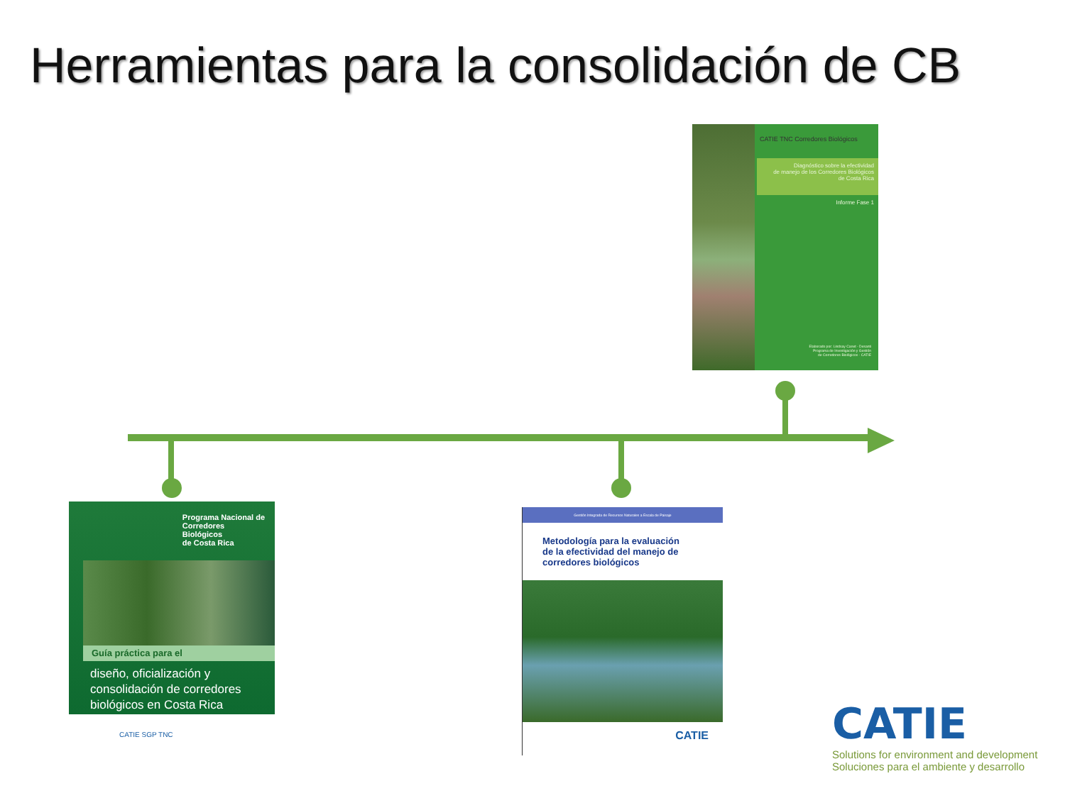Herramientas para la consolidación de CB
CATIE TNC Corredores Biológicos
Diagnóstico sobre la efectividad
de manejo de los Corredores Biológicos
de Costa Rica
Informe Fase 1
Elaborado por: Lindsay Canet - Desanti
Programa de Investigación y Gestión
de Corredores Biológicos - CATIE
Programa Nacional de
Corredores
Biológicos
de Costa Rica
Guía práctica para el
diseño, oficialización y
consolidación de corredores
biológicos en Costa Rica
CATIE SGP TNC
Gestión Integrada de Recursos Naturales a Escala de Paisaje
Metodología para la evaluación
de la efectividad del manejo de
corredores biológicos
CATIE
CATIE
Solutions for environment and development
Soluciones para el ambiente y desarrollo